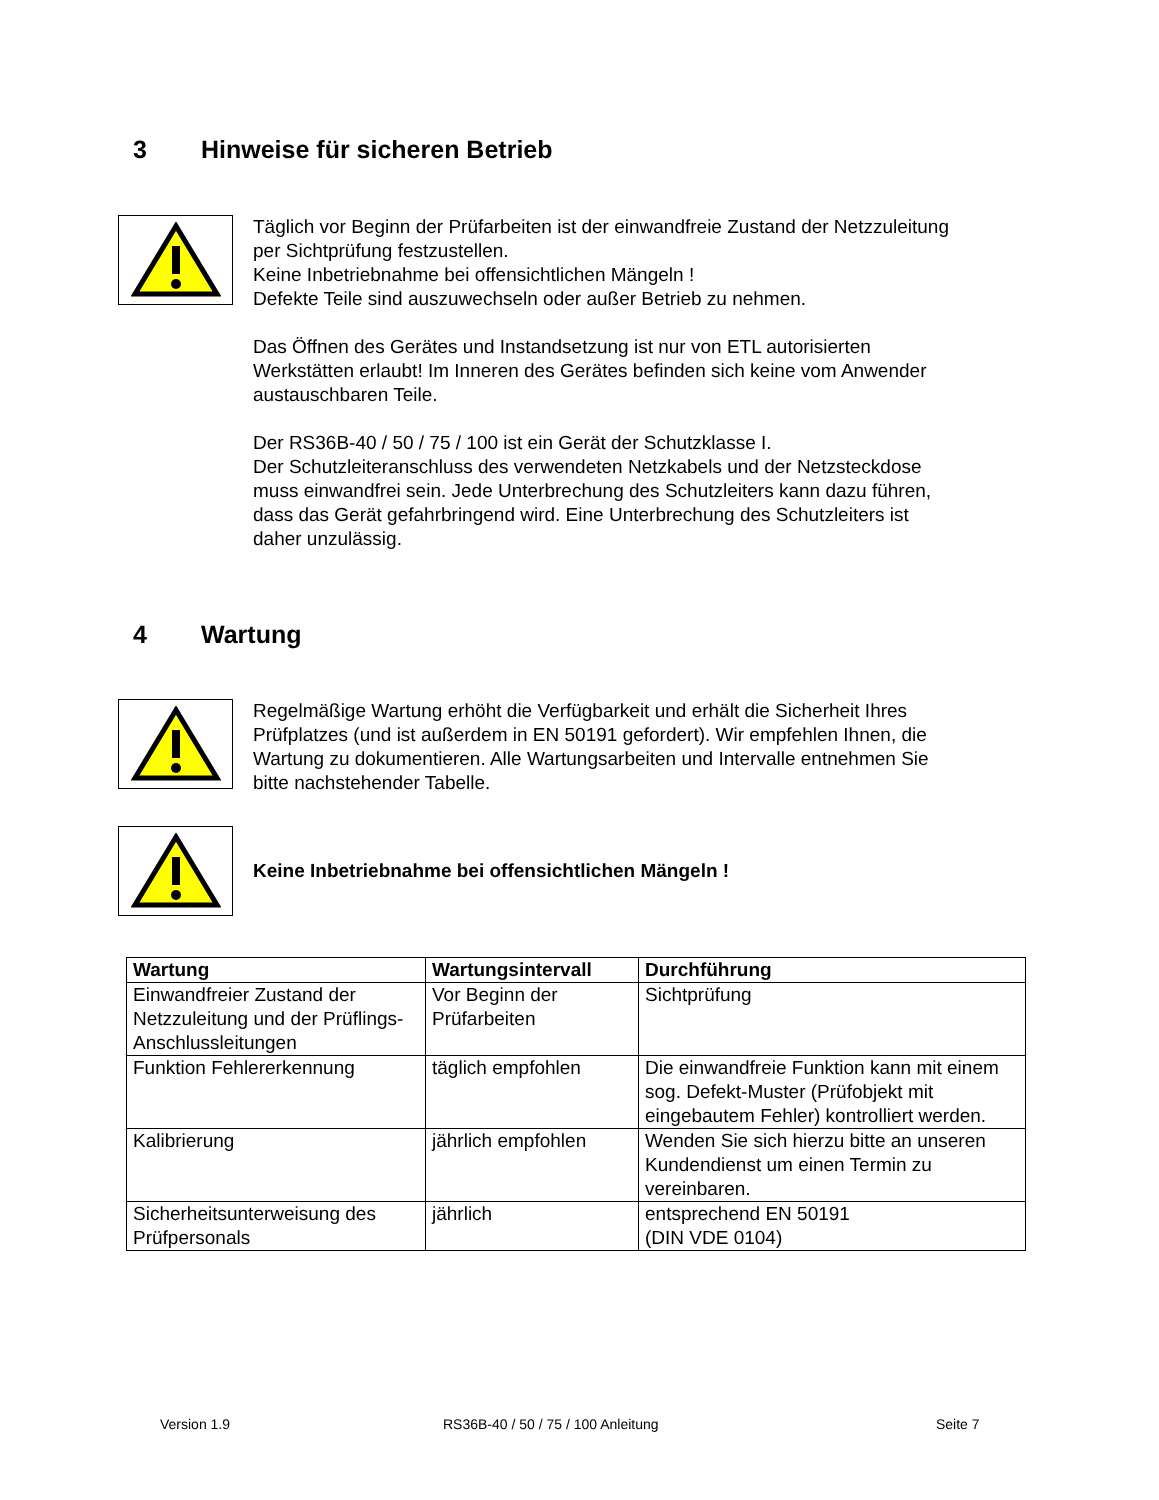3 Hinweise für sicheren Betrieb
Täglich vor Beginn der Prüfarbeiten ist der einwandfreie Zustand der Netzzuleitung
per Sichtprüfung festzustellen.
Keine Inbetriebnahme bei offensichtlichen Mängeln !
Defekte Teile sind auszuwechseln oder außer Betrieb zu nehmen.
Das Öffnen des Gerätes und Instandsetzung ist nur von ETL autorisierten
Werkstätten erlaubt! Im Inneren des Gerätes befinden sich keine vom Anwender
austauschbaren Teile.
Der RS36B-40 / 50 / 75 / 100 ist ein Gerät der Schutzklasse I.
Der Schutzleiteranschluss des verwendeten Netzkabels und der Netzsteckdose
muss einwandfrei sein. Jede Unterbrechung des Schutzleiters kann dazu führen,
dass das Gerät gefahrbringend wird. Eine Unterbrechung des Schutzleiters ist
daher unzulässig.
4 Wartung
Regelmäßige Wartung erhöht die Verfügbarkeit und erhält die Sicherheit Ihres
Prüfplatzes (und ist außerdem in EN 50191 gefordert). Wir empfehlen Ihnen, die
Wartung zu dokumentieren. Alle Wartungsarbeiten und Intervalle entnehmen Sie
bitte nachstehender Tabelle.
Keine Inbetriebnahme bei offensichtlichen Mängeln !
| Wartung | Wartungsintervall | Durchführung |
| --- | --- | --- |
| Einwandfreier Zustand der Netzzuleitung und der Prüflings-Anschlussleitungen | Vor Beginn der Prüfarbeiten | Sichtprüfung |
| Funktion Fehlererkennung | täglich empfohlen | Die einwandfreie Funktion kann mit einem sog. Defekt-Muster (Prüfobjekt mit eingebautem Fehler) kontrolliert werden. |
| Kalibrierung | jährlich empfohlen | Wenden Sie sich hierzu bitte an unseren Kundendienst um einen Termin zu vereinbaren. |
| Sicherheitsunterweisung des Prüfpersonals | jährlich | entsprechend EN 50191 (DIN VDE 0104) |
Version 1.9
RS36B-40 / 50 / 75 / 100 Anleitung
Seite 7